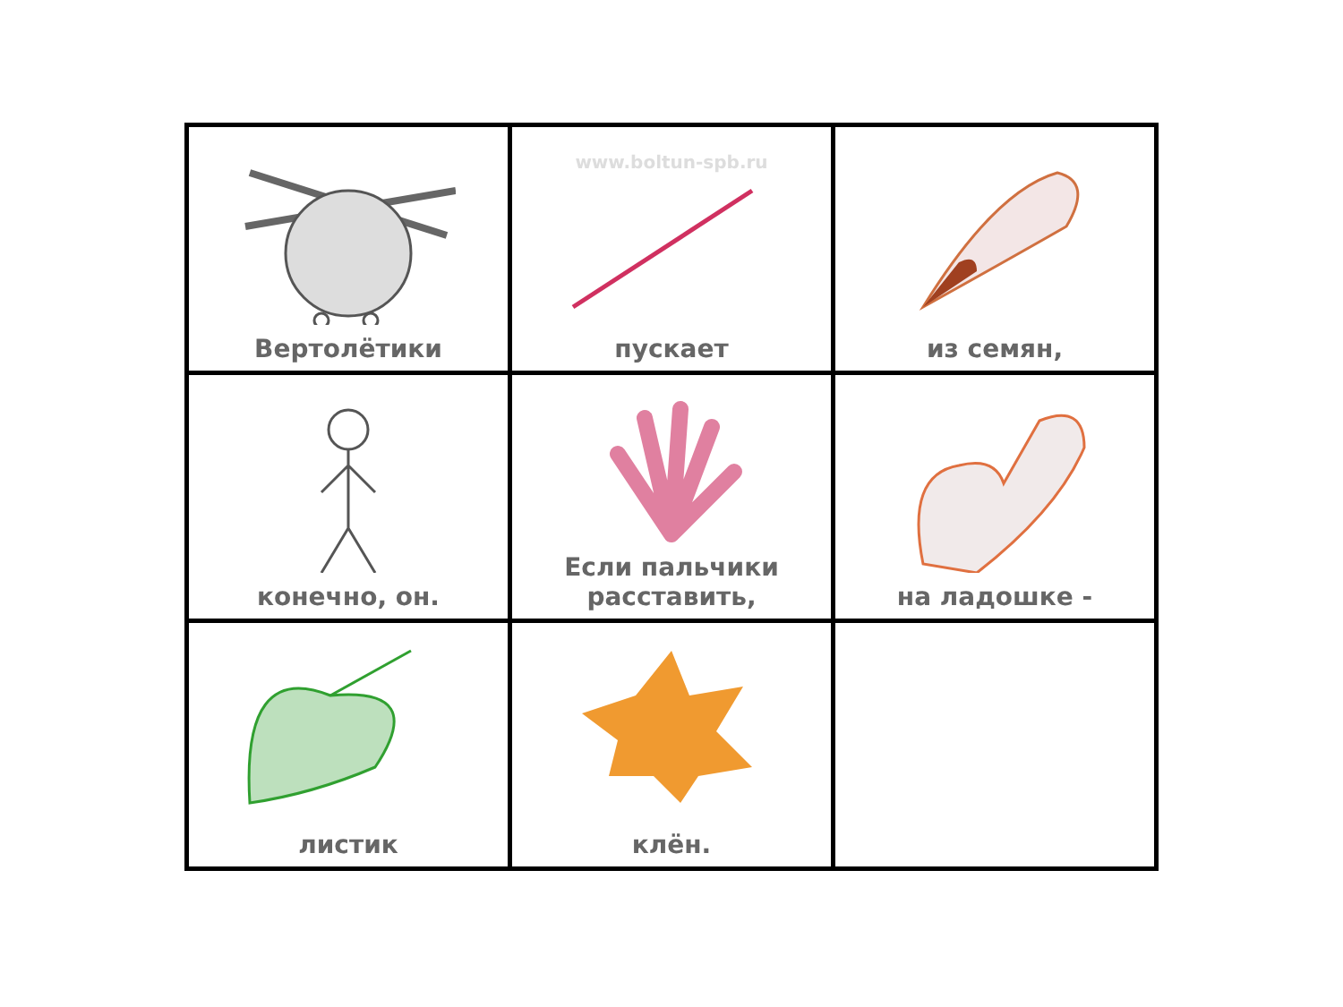| Вертолётики | www.boltun-spb.ru пускает | из семян, |
| конечно, он. | Если пальчики расставить, | на ладошке - |
| листик | клён. | |